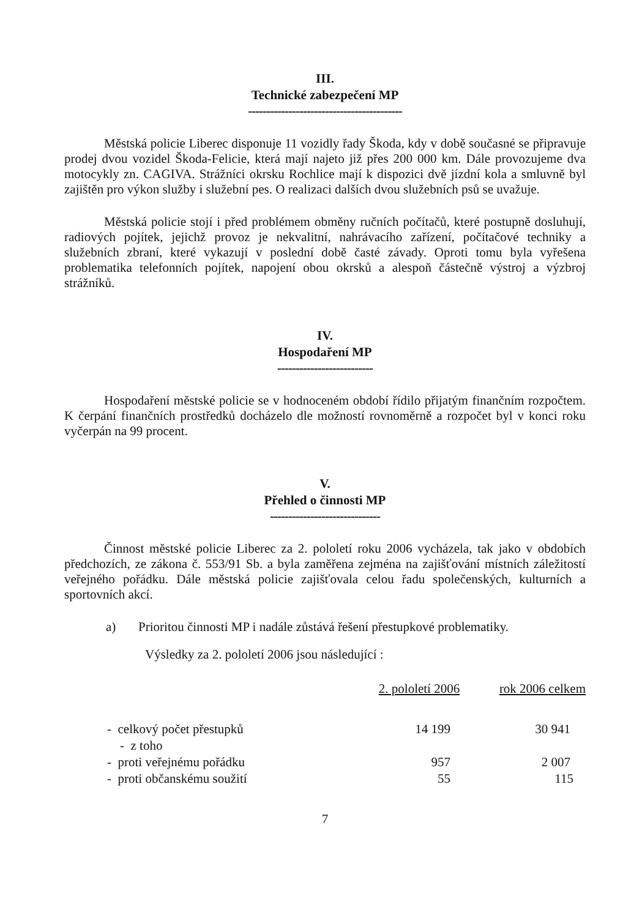III.
Technické zabezpečení MP
------------------------------------------
Městská policie Liberec disponuje 11 vozidly řady Škoda, kdy v době současné se připravuje prodej dvou vozidel Škoda-Felicie, která mají najeto již přes 200 000 km. Dále provozujeme dva motocykly zn. CAGIVA. Strážníci okrsku Rochlice mají k dispozici dvě jízdní kola a smluvně byl zajištěn pro výkon služby i služební pes. O realizaci dalších dvou služebních psů se uvažuje.
Městská policie stojí i před problémem obměny ručních počítačů, které postupně dosluhují, radiových pojítek, jejichž provoz je nekvalitní, nahrávacího zařízení, počítačové techniky a služebních zbraní, které vykazují v poslední době časté závady. Oproti tomu byla vyřešena problematika telefonních pojítek, napojení obou okrsků a alespoň částečně výstroj a výzbroj strážníků.
IV.
Hospodaření MP
--------------------------
Hospodaření městské policie se v hodnoceném období řídilo přijatým finančním rozpočtem. K čerpání finančních prostředků docházelo dle možností rovnoměrně a rozpočet byl v konci roku vyčerpán na 99 procent.
V.
Přehled o činnosti MP
------------------------------
Činnost městské policie Liberec za 2. pololetí roku 2006 vycházela, tak jako v obdobích předchozích, ze zákona č. 553/91 Sb. a byla zaměřena zejména na zajišťování místních záležitostí veřejného pořádku. Dále městská policie zajišťovala celou řadu společenských, kulturních a sportovních akcí.
a) Prioritou činnosti MP i nadále zůstává řešení přestupkové problematiky.
Výsledky za 2. pololetí 2006 jsou následující :
| | 2. pololetí 2006 | rok 2006 celkem |
| - celkový počet přestupků | 14 199 | 30 941 |
| - z toho | | |
| - proti veřejnému pořádku | 957 | 2 007 |
| - proti občanskému soužití | 55 | 115 |
7